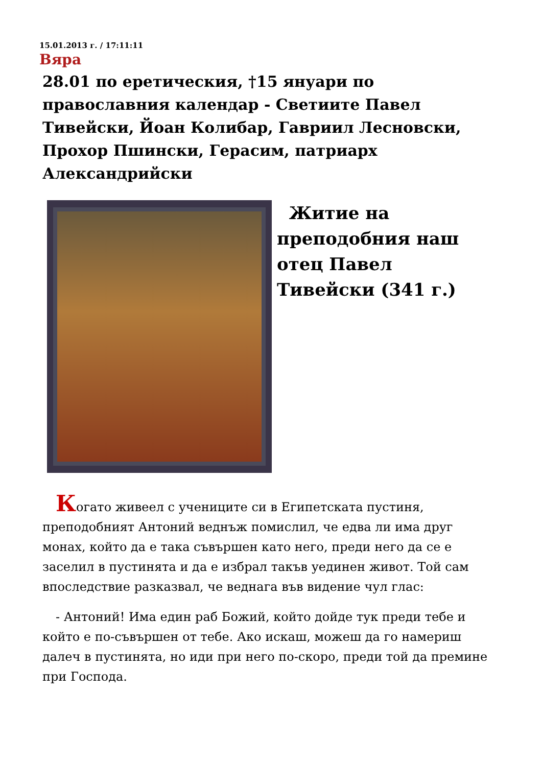15.01.2013 г. / 17:11:11
Вяра
28.01 по еретическия, †15 януари по православния календар - Светиите Павел Тивейски, Йоан Колибар, Гавриил Лесновски, Прохор Пшински, Герасим, патриарх Александрийски
Житие на преподобния наш отец Павел Тивейски (341 г.)
Когато живеел с учениците си в Египетската пустиня, преподобният Антоний веднъж помислил, че едва ли има друг монах, който да е така съвършен като него, преди него да се е заселил в пустинята и да е избрал такъв уединен живот. Той сам впоследствие разказвал, че веднага във видение чул глас:
- Антоний! Има един раб Божий, който дойде тук преди тебе и който е по-съвършен от тебе. Ако искаш, можеш да го намериш далеч в пустинята, но иди при него по-скоро, преди той да премине при Господа.